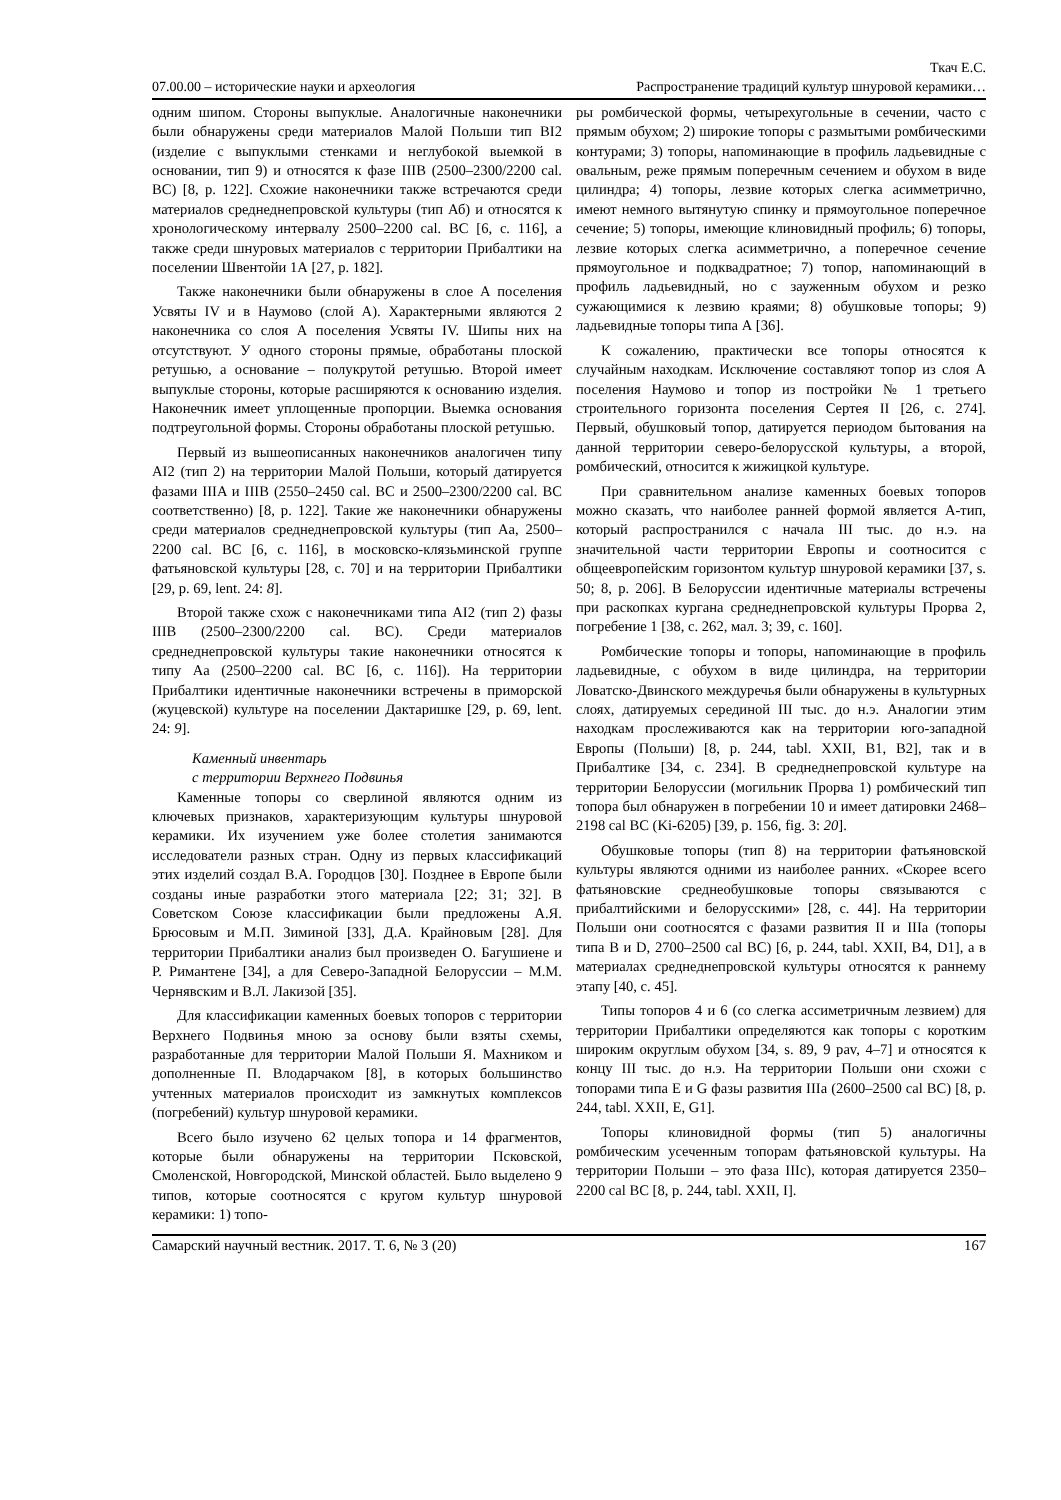Ткач Е.С.
07.00.00 – исторические науки и археология Распространение традиций культур шнуровой керамики…
одним шипом. Стороны выпуклые. Аналогичные наконечники были обнаружены среди материалов Малой Польши тип BI2 (изделие с выпуклыми стенками и неглубокой выемкой в основании, тип 9) и относятся к фазе IIIB (2500–2300/2200 cal. BC) [8, p. 122]. Схожие наконечники также встречаются среди материалов среднеднепровской культуры (тип Аб) и относятся к хронологическому интервалу 2500–2200 cal. BC [6, с. 116], а также среди шнуровых материалов с территории Прибалтики на поселении Швентойи 1А [27, p. 182].
Также наконечники были обнаружены в слое А поселения Усвяты IV и в Наумово (слой А). Характерными являются 2 наконечника со слоя А поселения Усвяты IV. Шипы них на отсутствуют. У одного стороны прямые, обработаны плоской ретушью, а основание – полукрутой ретушью. Второй имеет выпуклые стороны, которые расширяются к основанию изделия. Наконечник имеет уплощенные пропорции. Выемка основания подтреугольной формы. Стороны обработаны плоской ретушью.
Первый из вышеописанных наконечников аналогичен типу AI2 (тип 2) на территории Малой Польши, который датируется фазами IIIA и IIIB (2550–2450 cal. BC и 2500–2300/2200 cal. BC соответственно) [8, p. 122]. Такие же наконечники обнаружены среди материалов среднеднепровской культуры (тип Аа, 2500–2200 cal. BC [6, с. 116], в московско-клязьминской группе фатьяновской культуры [28, с. 70] и на территории Прибалтики [29, p. 69, lent. 24: 8].
Второй также схож с наконечниками типа AI2 (тип 2) фазы IIIB (2500–2300/2200 cal. BC). Среди материалов среднеднепровской культуры такие наконечники относятся к типу Аа (2500–2200 cal. BC [6, с. 116]). На территории Прибалтики идентичные наконечники встречены в приморской (жуцевской) культуре на поселении Дактаришке [29, p. 69, lent. 24: 9].
Каменный инвентарь
с территории Верхнего Подвинья
Каменные топоры со сверлиной являются одним из ключевых признаков, характеризующим культуры шнуровой керамики. Их изучением уже более столетия занимаются исследователи разных стран. Одну из первых классификаций этих изделий создал В.А. Городцов [30]. Позднее в Европе были созданы иные разработки этого материала [22; 31; 32]. В Советском Союзе классификации были предложены А.Я. Брюсовым и М.П. Зиминой [33], Д.А. Крайновым [28]. Для территории Прибалтики анализ был произведен О. Багушиене и Р. Римантене [34], а для Северо-Западной Белоруссии – М.М. Чернявским и В.Л. Лакизой [35].
Для классификации каменных боевых топоров с территории Верхнего Подвинья мною за основу были взяты схемы, разработанные для территории Малой Польши Я. Махником и дополненные П. Влодарчаком [8], в которых большинство учтенных материалов происходит из замкнутых комплексов (погребений) культур шнуровой керамики.
Всего было изучено 62 целых топора и 14 фрагментов, которые были обнаружены на территории Псковской, Смоленской, Новгородской, Минской областей. Было выделено 9 типов, которые соотносятся с кругом культур шнуровой керамики: 1) топо-
ры ромбической формы, четырехугольные в сечении, часто с прямым обухом; 2) широкие топоры с размытыми ромбическими контурами; 3) топоры, напоминающие в профиль ладьевидные с овальным, реже прямым поперечным сечением и обухом в виде цилиндра; 4) топоры, лезвие которых слегка асимметрично, имеют немного вытянутую спинку и прямоугольное поперечное сечение; 5) топоры, имеющие клиновидный профиль; 6) топоры, лезвие которых слегка асимметрично, а поперечное сечение прямоугольное и подквадратное; 7) топор, напоминающий в профиль ладьевидный, но с зауженным обухом и резко сужающимися к лезвию краями; 8) обушковые топоры; 9) ладьевидные топоры типа А [36].
К сожалению, практически все топоры относятся к случайным находкам. Исключение составляют топор из слоя А поселения Наумово и топор из постройки № 1 третьего строительного горизонта поселения Сертея II [26, с. 274]. Первый, обушковый топор, датируется периодом бытования на данной территории северо-белорусской культуры, а второй, ромбический, относится к жижицкой культуре.
При сравнительном анализе каменных боевых топоров можно сказать, что наиболее ранней формой является А-тип, который распространился с начала III тыс. до н.э. на значительной части территории Европы и соотносится с общеевропейским горизонтом культур шнуровой керамики [37, s. 50; 8, p. 206]. В Белоруссии идентичные материалы встречены при раскопках кургана среднеднепровской культуры Прорва 2, погребение 1 [38, с. 262, мал. 3; 39, с. 160].
Ромбические топоры и топоры, напоминающие в профиль ладьевидные, с обухом в виде цилиндра, на территории Ловатско-Двинского междуречья были обнаружены в культурных слоях, датируемых серединой III тыс. до н.э. Аналогии этим находкам прослеживаются как на территории юго-западной Европы (Польши) [8, p. 244, tabl. XXII, B1, B2], так и в Прибалтике [34, с. 234]. В среднеднепровской культуре на территории Белоруссии (могильник Прорва 1) ромбический тип топора был обнаружен в погребении 10 и имеет датировки 2468–2198 cal BC (Ki-6205) [39, p. 156, fig. 3: 20].
Обушковые топоры (тип 8) на территории фатьяновской культуры являются одними из наиболее ранних. «Скорее всего фатьяновские среднеобушковые топоры связываются с прибалтийскими и белорусскими» [28, с. 44]. На территории Польши они соотносятся с фазами развития II и IIIa (топоры типа B и D, 2700–2500 cal BC) [6, p. 244, tabl. XXII, B4, D1], а в материалах среднеднепровской культуры относятся к раннему этапу [40, с. 45].
Типы топоров 4 и 6 (со слегка ассиметричным лезвием) для территории Прибалтики определяются как топоры с коротким широким округлым обухом [34, s. 89, 9 pav, 4–7] и относятся к концу III тыс. до н.э. На территории Польши они схожи с топорами типа E и G фазы развития IIIa (2600–2500 cal BC) [8, p. 244, tabl. XXII, E, G1].
Топоры клиновидной формы (тип 5) аналогичны ромбическим усеченным топорам фатьяновской культуры. На территории Польши – это фаза IIIc), которая датируется 2350–2200 cal BC [8, p. 244, tabl. XXII, I].
Самарский научный вестник. 2017. Т. 6, № 3 (20) 167